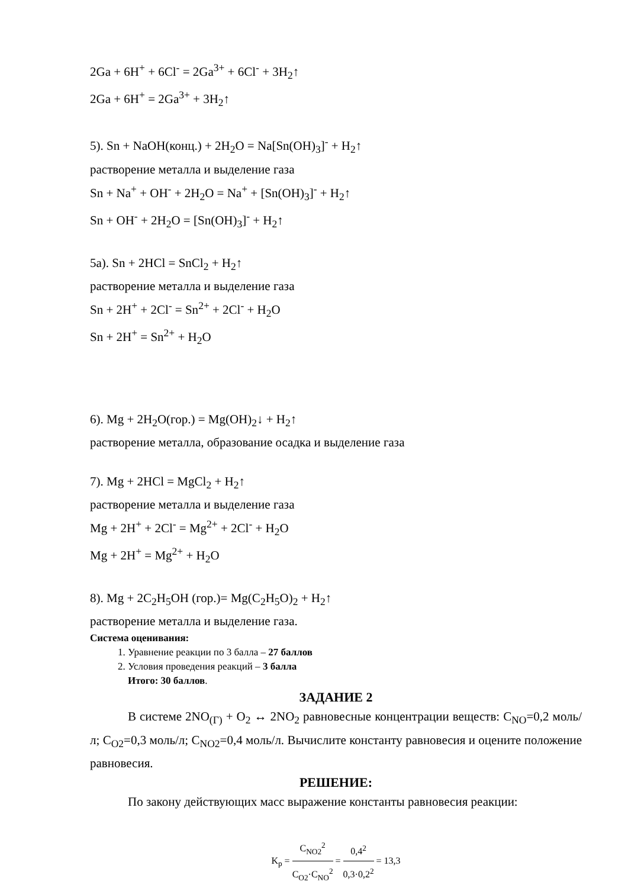2Ga + 6H<sup>+</sup> + 6Cl<sup>-</sup> = 2Ga<sup>3+</sup> + 6Cl<sup>-</sup> + 3H<sub>2</sub>↑
2Ga + 6H<sup>+</sup> = 2Ga<sup>3+</sup> + 3H<sub>2</sub>↑
5). Sn + NaOH(конц.) + 2H<sub>2</sub>O = Na[Sn(OH)<sub>3</sub>]<sup>-</sup> + H<sub>2</sub>↑
растворение металла и выделение газа
Sn + Na<sup>+</sup> + OH<sup>-</sup> + 2H<sub>2</sub>O = Na<sup>+</sup> + [Sn(OH)<sub>3</sub>]<sup>-</sup> + H<sub>2</sub>↑
Sn + OH<sup>-</sup> + 2H<sub>2</sub>O = [Sn(OH)<sub>3</sub>]<sup>-</sup> + H<sub>2</sub>↑
5а). Sn + 2HCl = SnCl<sub>2</sub> + H<sub>2</sub>↑
растворение металла и выделение газа
Sn + 2H<sup>+</sup> + 2Cl<sup>-</sup> = Sn<sup>2+</sup> + 2Cl<sup>-</sup> + H<sub>2</sub>O
Sn + 2H<sup>+</sup> = Sn<sup>2+</sup> + H<sub>2</sub>O
6). Mg + 2H<sub>2</sub>O(гор.) = Mg(OH)<sub>2</sub>↓ + H<sub>2</sub>↑
растворение металла, образование осадка и выделение газа
7). Mg + 2HCl = MgCl<sub>2</sub> + H<sub>2</sub>↑
растворение металла и выделение газа
Mg + 2H<sup>+</sup> + 2Cl<sup>-</sup> = Mg<sup>2+</sup> + 2Cl<sup>-</sup> + H<sub>2</sub>O
Mg + 2H<sup>+</sup> = Mg<sup>2+</sup> + H<sub>2</sub>O
8). Mg + 2C<sub>2</sub>H<sub>5</sub>OH (гор.)= Mg(C<sub>2</sub>H<sub>5</sub>O)<sub>2</sub> + H<sub>2</sub>↑
растворение металла и выделение газа.
Система оценивания:
1. Уравнение реакции по 3 балла – 27 баллов
2. Условия проведения реакций – 3 балла
Итого: 30 баллов.
ЗАДАНИЕ 2
В системе 2NO<sub>(Г)</sub> + O<sub>2</sub> ↔ 2NO<sub>2</sub> равновесные концентрации веществ: C<sub>NO</sub>=0,2 моль/л; C<sub>O2</sub>=0,3 моль/л; C<sub>NO2</sub>=0,4 моль/л. Вычислите константу равновесия и оцените положение равновесия.
РЕШЕНИЕ:
По закону действующих масс выражение константы равновесия реакции:
K<sub>p</sub> = C<sub>NO2</sub><sup>2</sup> C<sub>O2</sub>·C<sub>NO</sub><sup>2</sup> = 0,4<sup>2</sup> 0,3·0,2<sup>2</sup> = 13,3